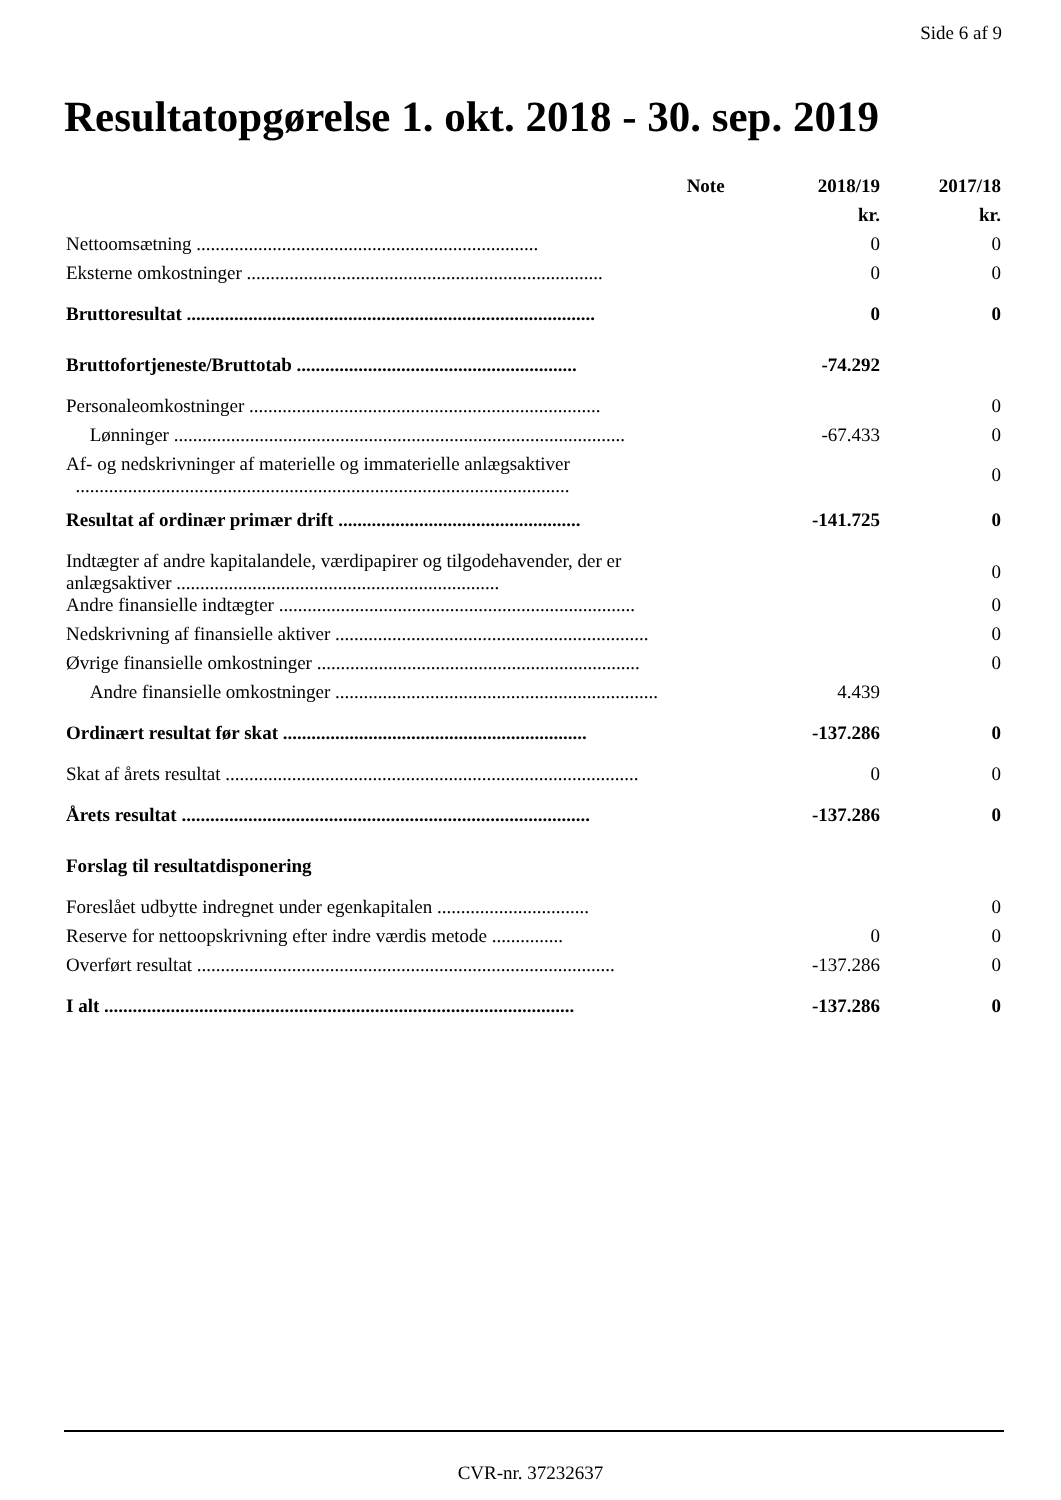Side 6 af 9
Resultatopgørelse 1. okt. 2018 - 30. sep. 2019
| | Note | 2018/19 | 2017/18 |
| --- | --- | --- | --- |
| | | kr. | kr. |
| Nettoomsætning ........................................................................ | | 0 | 0 |
| Eksterne omkostninger ........................................................................... | | 0 | 0 |
| Bruttoresultat ...................................................................................... | | 0 | 0 |
| Bruttofortjeneste/Bruttotab ........................................................... | | -74.292 | |
| Personaleomkostninger .......................................................................... | | | 0 |
| Lønninger ............................................................................................... | | -67.433 | 0 |
| Af- og nedskrivninger af materielle og immaterielle anlægsaktiver ........................................................................................................ | | | 0 |
| Resultat af ordinær primær drift ................................................... | | -141.725 | 0 |
| Indtægter af andre kapitalandele, værdipapirer og tilgodehavender, der er anlægsaktiver .................................................................... | | | 0 |
| Andre finansielle indtægter ........................................................................... | | | 0 |
| Nedskrivning af finansielle aktiver .................................................................. | | | 0 |
| Øvrige finansielle omkostninger .................................................................... | | | 0 |
| Andre finansielle omkostninger .................................................................... | | 4.439 | |
| Ordinært resultat før skat ................................................................ | | -137.286 | 0 |
| Skat af årets resultat ....................................................................................... | | 0 | 0 |
| Årets resultat ...................................................................................... | | -137.286 | 0 |
| Forslag til resultatdisponering | | | |
| Foreslået udbytte indregnet under egenkapitalen ................................ | | | 0 |
| Reserve for nettoopskrivning efter indre værdis metode ............... | | 0 | 0 |
| Overført resultat ........................................................................................ | | -137.286 | 0 |
| I alt ................................................................................................... | | -137.286 | 0 |
CVR-nr. 37232637